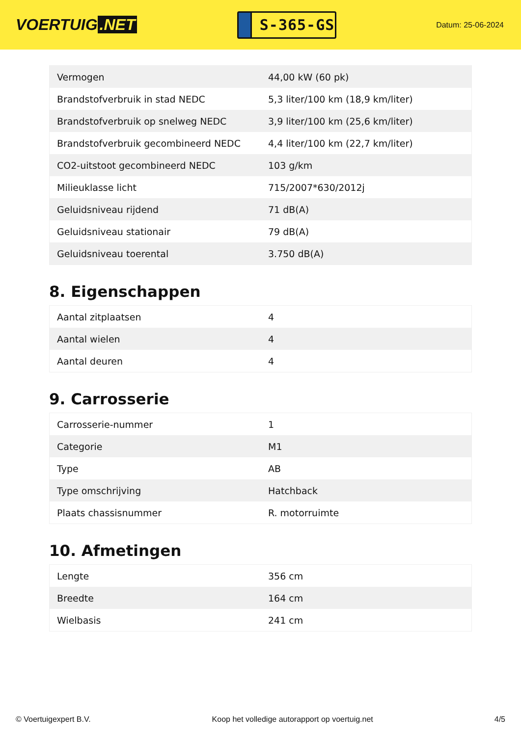VOERTUIG.NET
S-365-GS
Datum: 25-06-2024
| Vermogen | 44,00 kW (60 pk) |
| Brandstofverbruik in stad NEDC | 5,3 liter/100 km (18,9 km/liter) |
| Brandstofverbruik op snelweg NEDC | 3,9 liter/100 km (25,6 km/liter) |
| Brandstofverbruik gecombineerd NEDC | 4,4 liter/100 km (22,7 km/liter) |
| CO2-uitstoot gecombineerd NEDC | 103 g/km |
| Milieuklasse licht | 715/2007*630/2012j |
| Geluidsniveau rijdend | 71 dB(A) |
| Geluidsniveau stationair | 79 dB(A) |
| Geluidsniveau toerental | 3.750 dB(A) |
8. Eigenschappen
| Aantal zitplaatsen | 4 |
| Aantal wielen | 4 |
| Aantal deuren | 4 |
9. Carrosserie
| Carrosserie-nummer | 1 |
| Categorie | M1 |
| Type | AB |
| Type omschrijving | Hatchback |
| Plaats chassisnummer | R. motorruimte |
10. Afmetingen
| Lengte | 356 cm |
| Breedte | 164 cm |
| Wielbasis | 241 cm |
© Voertuigexpert B.V. Koop het volledige autorapport op voertuig.net 4/5